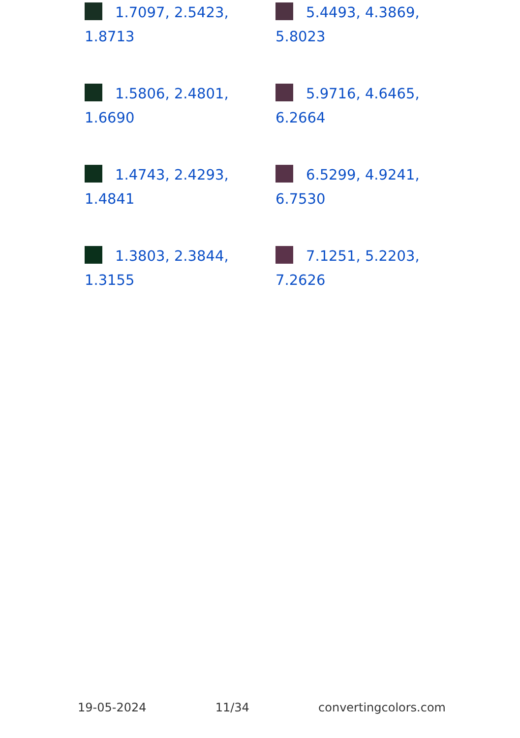1.7097, 2.5423, 1.8713
5.4493, 4.3869, 5.8023
1.5806, 2.4801, 1.6690
5.9716, 4.6465, 6.2664
1.4743, 2.4293, 1.4841
6.5299, 4.9241, 6.7530
1.3803, 2.3844, 1.3155
7.1251, 5.2203, 7.2626
19-05-2024 11/34 convertingcolors.com